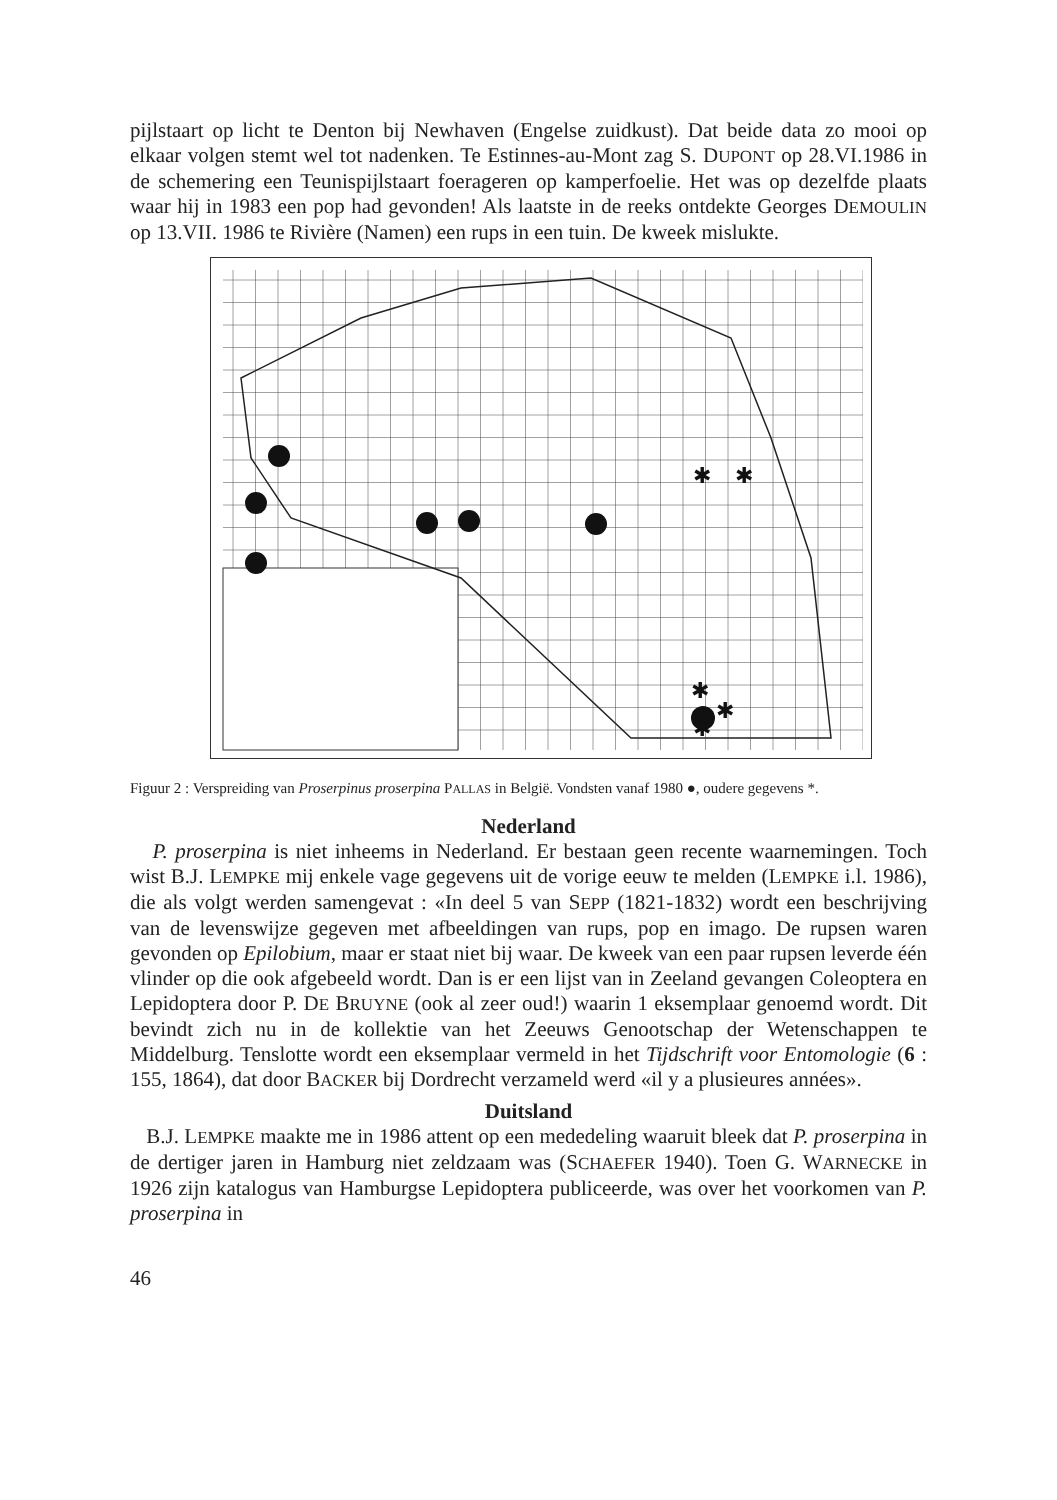pijlstaart op licht te Denton bij Newhaven (Engelse zuidkust). Dat beide data zo mooi op elkaar volgen stemt wel tot nadenken. Te Estinnes-au-Mont zag S. DUPONT op 28.VI.1986 in de schemering een Teunispijlstaart foerageren op kamperfoelie. Het was op dezelfde plaats waar hij in 1983 een pop had gevonden! Als laatste in de reeks ontdekte Georges DEMOULIN op 13.VII. 1986 te Rivière (Namen) een rups in een tuin. De kweek mislukte.
✱
✱
✱
✱
✱
Figuur 2 : Verspreiding van Proserpinus proserpina PALLAS in België. Vondsten vanaf 1980 ●, oudere gegevens *.
Nederland
P. proserpina is niet inheems in Nederland. Er bestaan geen recente waarnemingen. Toch wist B.J. LEMPKE mij enkele vage gegevens uit de vorige eeuw te melden (LEMPKE i.l. 1986), die als volgt werden samengevat : «In deel 5 van SEPP (1821-1832) wordt een beschrijving van de levenswijze gegeven met afbeeldingen van rups, pop en imago. De rupsen waren gevonden op Epilobium, maar er staat niet bij waar. De kweek van een paar rupsen leverde één vlinder op die ook afgebeeld wordt. Dan is er een lijst van in Zeeland gevangen Coleoptera en Lepidoptera door P. DE BRUYNE (ook al zeer oud!) waarin 1 eksemplaar genoemd wordt. Dit bevindt zich nu in de kollektie van het Zeeuws Genootschap der Wetenschappen te Middelburg. Tenslotte wordt een eksemplaar vermeld in het Tijdschrift voor Entomologie (6 : 155, 1864), dat door BACKER bij Dordrecht verzameld werd «il y a plusieures années».
Duitsland
B.J. LEMPKE maakte me in 1986 attent op een mededeling waaruit bleek dat P. proserpina in de dertiger jaren in Hamburg niet zeldzaam was (SCHAEFER 1940). Toen G. WARNECKE in 1926 zijn katalogus van Hamburgse Lepidoptera publiceerde, was over het voorkomen van P. proserpina in
46